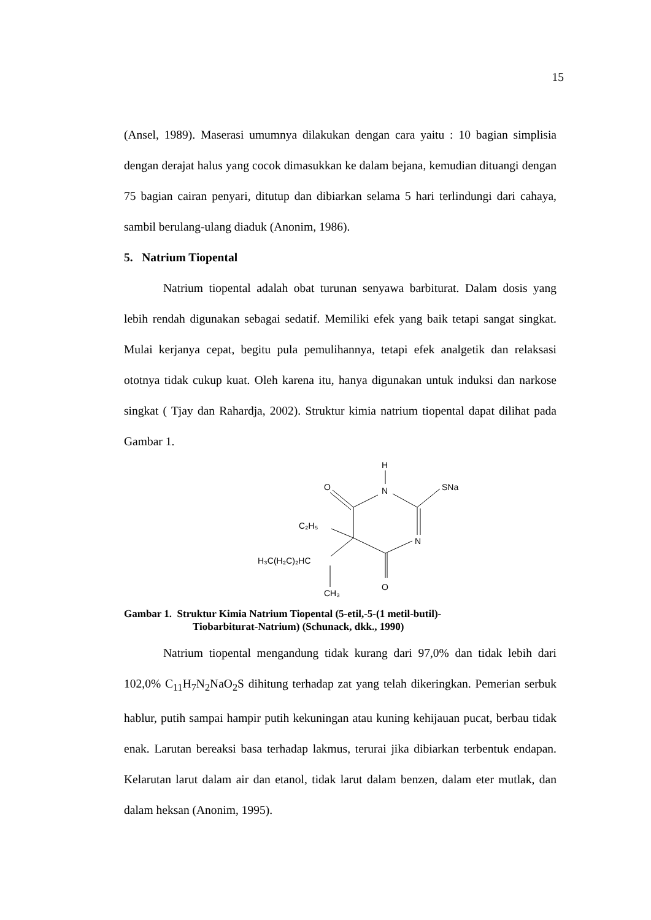15
(Ansel, 1989). Maserasi umumnya dilakukan dengan cara yaitu : 10 bagian simplisia dengan derajat halus yang cocok dimasukkan ke dalam bejana, kemudian dituangi dengan 75 bagian cairan penyari, ditutup dan dibiarkan selama 5 hari terlindungi dari cahaya, sambil berulang-ulang diaduk (Anonim, 1986).
5. Natrium Tiopental
Natrium tiopental adalah obat turunan senyawa barbiturat. Dalam dosis yang lebih rendah digunakan sebagai sedatif. Memiliki efek yang baik tetapi sangat singkat. Mulai kerjanya cepat, begitu pula pemulihannya, tetapi efek analgetik dan relaksasi ototnya tidak cukup kuat. Oleh karena itu, hanya digunakan untuk induksi dan narkose singkat ( Tjay dan Rahardja, 2002). Struktur kimia natrium tiopental dapat dilihat pada Gambar 1.
H
N
O
SNa
N
O
C₂H₅
H₃C(H₂C)₂HC
CH₃
Gambar 1. Struktur Kimia Natrium Tiopental (5-etil,-5-(1 metil-butil)-
Tiobarbiturat-Natrium) (Schunack, dkk., 1990)
Natrium tiopental mengandung tidak kurang dari 97,0% dan tidak lebih dari 102,0% C<sub>11</sub>H<sub>7</sub>N<sub>2</sub>NaO<sub>2</sub>S dihitung terhadap zat yang telah dikeringkan. Pemerian serbuk hablur, putih sampai hampir putih kekuningan atau kuning kehijauan pucat, berbau tidak enak. Larutan bereaksi basa terhadap lakmus, terurai jika dibiarkan terbentuk endapan. Kelarutan larut dalam air dan etanol, tidak larut dalam benzen, dalam eter mutlak, dan dalam heksan (Anonim, 1995).